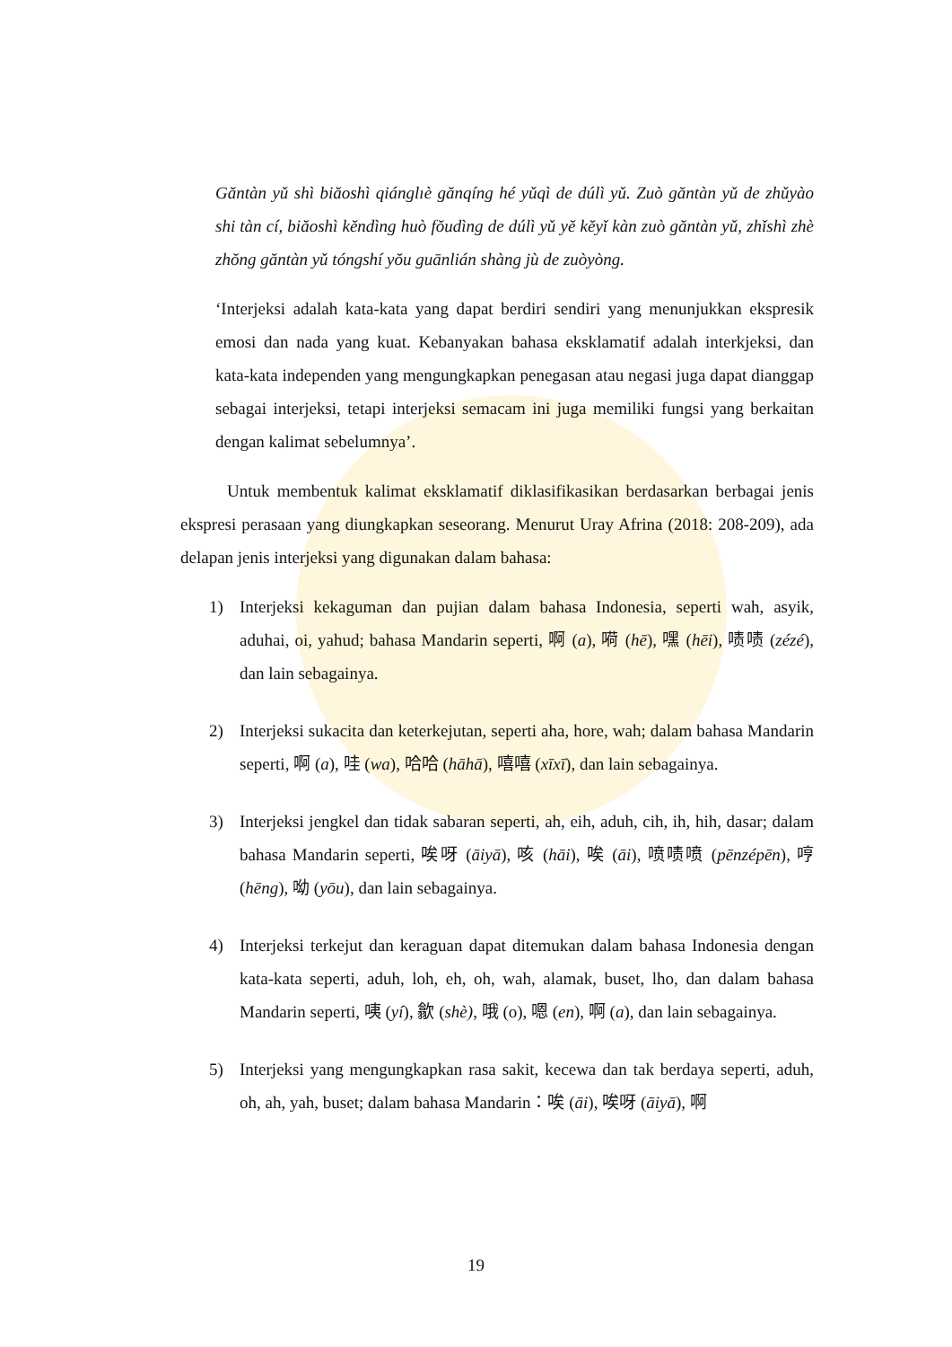Găntàn yǔ shì biăoshì qiánglıè gănqíng hé yǔqì de dúlì yǔ. Zuò găntàn yǔ de zhǔyào shi tàn cí, biăoshì kĕndìng huò fŏudìng de dúlì yǔ yĕ kĕyǐ kàn zuò găntàn yǔ, zhǐshì zhè zhŏng găntàn yǔ tóngshí yŏu guānlián shàng jù de zuòyòng.
‘Interjeksi adalah kata-kata yang dapat berdiri sendiri yang menunjukkan ekspresik emosi dan nada yang kuat. Kebanyakan bahasa eksklamatif adalah interkjeksi, dan kata-kata independen yang mengungkapkan penegasan atau negasi juga dapat dianggap sebagai interjeksi, tetapi interjeksi semacam ini juga memiliki fungsi yang berkaitan dengan kalimat sebelumnya’.
Untuk membentuk kalimat eksklamatif diklasifikasikan berdasarkan berbagai jenis ekspresi perasaan yang diungkapkan seseorang. Menurut Uray Afrina (2018: 208-209), ada delapan jenis interjeksi yang digunakan dalam bahasa:
1) Interjeksi kekaguman dan pujian dalam bahasa Indonesia, seperti wah, asyik, aduhai, oi, yahud; bahasa Mandarin seperti, 啊 (a), 嗬 (hē), 嘿 (hēi), 啧啧 (zézé), dan lain sebagainya.
2) Interjeksi sukacita dan keterkejutan, seperti aha, hore, wah; dalam bahasa Mandarin seperti, 啊 (a), 哇 (wa), 哈哈 (hāhā), 嘻嘻 (xīxī), dan lain sebagainya.
3) Interjeksi jengkel dan tidak sabaran seperti, ah, eih, aduh, cih, ih, hih, dasar; dalam bahasa Mandarin seperti, 唉呀 (āiyā), 咳 (hāi), 唉 (āi), 喷啧喷 (pēnzépēn), 哼 (hēng), 呦 (yōu), dan lain sebagainya.
4) Interjeksi terkejut dan keraguan dapat ditemukan dalam bahasa Indonesia dengan kata-kata seperti, aduh, loh, eh, oh, wah, alamak, buset, lho, dan dalam bahasa Mandarin seperti, 咦 (yí), 歙 (shè), 哦 (o), 嗯 (en), 啊 (a), dan lain sebagainya.
5) Interjeksi yang mengungkapkan rasa sakit, kecewa dan tak berdaya seperti, aduh, oh, ah, yah, buset; dalam bahasa Mandarin：唉 (āi), 唉呀 (āiyā), 啊
19